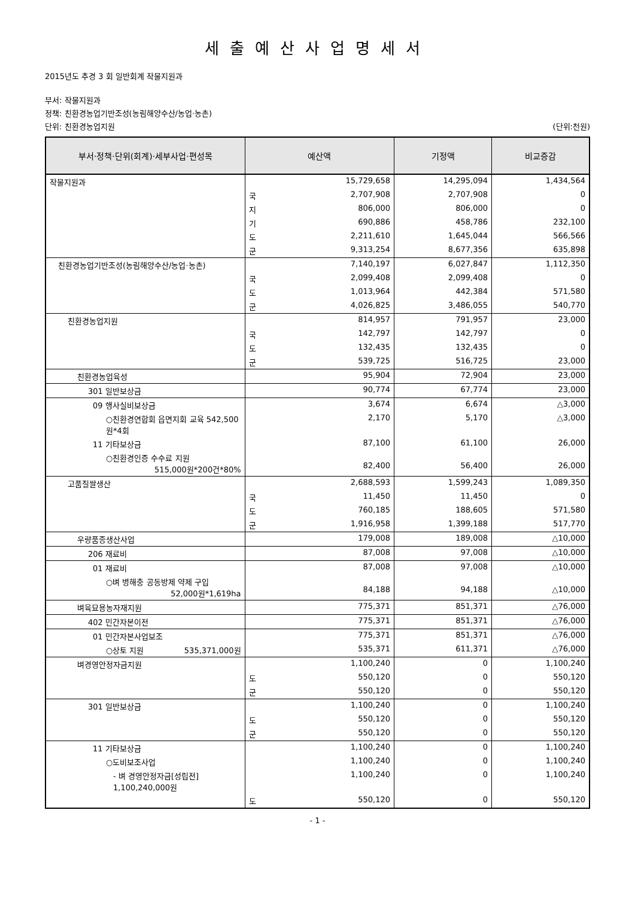세출예산사업명세서
2015년도 추경 3 회 일반회계 작물지원과
부서: 작물지원과
정책: 친환경농업기반조성(농림해양수산/농업·농촌)
단위: 친환경농업지원 (단위:천원)
| 부서·정책·단위(회계)·세부사업·편성목 | 예산액 | | 기정액 | 비교증감 |
| --- | --- | --- | --- | --- |
| 작물지원과 | | 15,729,658 | 14,295,094 | 1,434,564 |
| | 국 | 2,707,908 | 2,707,908 | 0 |
| | 지 | 806,000 | 806,000 | 0 |
| | 기 | 690,886 | 458,786 | 232,100 |
| | 도 | 2,211,610 | 1,645,044 | 566,566 |
| | 군 | 9,313,254 | 8,677,356 | 635,898 |
| 친환경농업기반조성(농림해양수산/농업·농촌) | | 7,140,197 | 6,027,847 | 1,112,350 |
| | 국 | 2,099,408 | 2,099,408 | 0 |
| | 도 | 1,013,964 | 442,384 | 571,580 |
| | 군 | 4,026,825 | 3,486,055 | 540,770 |
| 친환경농업지원 | | 814,957 | 791,957 | 23,000 |
| | 국 | 142,797 | 142,797 | 0 |
| | 도 | 132,435 | 132,435 | 0 |
| | 군 | 539,725 | 516,725 | 23,000 |
| 친환경농업육성 | | 95,904 | 72,904 | 23,000 |
| 301 일반보상금 | | 90,774 | 67,774 | 23,000 |
| 09 행사실비보상금 | | 3,674 | 6,674 | △3,000 |
| ○친환경연합회 읍면지회 교육 542,500원*4회 | | 2,170 | 5,170 | △3,000 |
| 11 기타보상금 | | 87,100 | 61,100 | 26,000 |
| ○친환경인증 수수료 지원 515,000원*200건*80% | | 82,400 | 56,400 | 26,000 |
| 고품질쌀생산 | | 2,688,593 | 1,599,243 | 1,089,350 |
| | 국 | 11,450 | 11,450 | 0 |
| | 도 | 760,185 | 188,605 | 571,580 |
| | 군 | 1,916,958 | 1,399,188 | 517,770 |
| 우량품종생산사업 | | 179,008 | 189,008 | △10,000 |
| 206 재료비 | | 87,008 | 97,008 | △10,000 |
| 01 재료비 | | 87,008 | 97,008 | △10,000 |
| ○벼 병해충 공동방제 약제 구입 52,000원*1,619ha | | 84,188 | 94,188 | △10,000 |
| 벼육묘용농자재지원 | | 775,371 | 851,371 | △76,000 |
| 402 민간자본이전 | | 775,371 | 851,371 | △76,000 |
| 01 민간자본사업보조 | | 775,371 | 851,371 | △76,000 |
| ○상토 지원 535,371,000원 | | 535,371 | 611,371 | △76,000 |
| 벼경영안정자금지원 | | 1,100,240 | 0 | 1,100,240 |
| | 도 | 550,120 | 0 | 550,120 |
| | 군 | 550,120 | 0 | 550,120 |
| 301 일반보상금 | | 1,100,240 | 0 | 1,100,240 |
| | 도 | 550,120 | 0 | 550,120 |
| | 군 | 550,120 | 0 | 550,120 |
| 11 기타보상금 | | 1,100,240 | 0 | 1,100,240 |
| ○도비보조사업 | | 1,100,240 | 0 | 1,100,240 |
| - 벼 경영안정자금[성립전] 1,100,240,000원 | | 1,100,240 | 0 | 1,100,240 |
| | 도 | 550,120 | 0 | 550,120 |
- 1 -